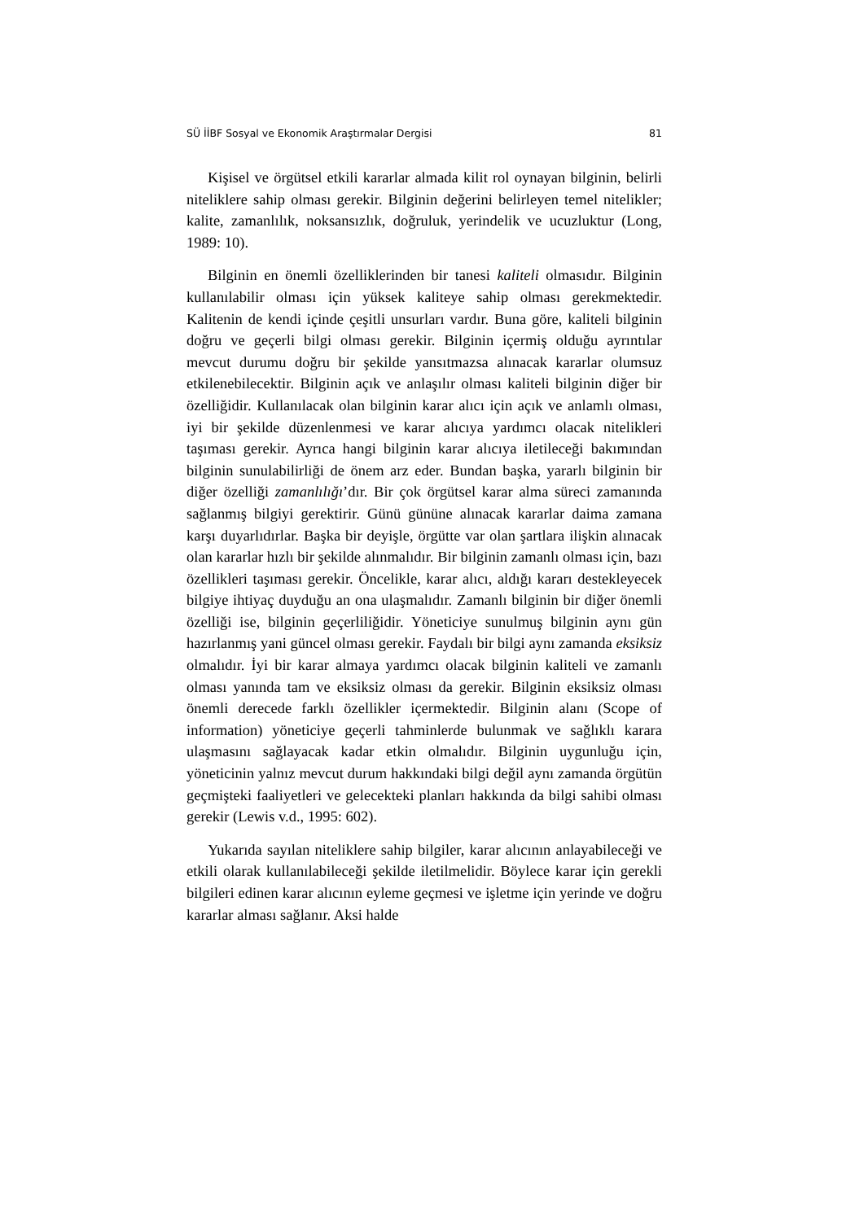SÜ İİBF Sosyal ve Ekonomik Araştırmalar Dergisi 81
Kişisel ve örgütsel etkili kararlar almada kilit rol oynayan bilginin, belirli niteliklere sahip olması gerekir. Bilginin değerini belirleyen temel nitelikler; kalite, zamanlılık, noksansızlık, doğruluk, yerindelik ve ucuzluktur (Long, 1989: 10).
Bilginin en önemli özelliklerinden bir tanesi kaliteli olmasıdır. Bilginin kullanılabilir olması için yüksek kaliteye sahip olması gerekmektedir. Kalitenin de kendi içinde çeşitli unsurları vardır. Buna göre, kaliteli bilginin doğru ve geçerli bilgi olması gerekir. Bilginin içermiş olduğu ayrıntılar mevcut durumu doğru bir şekilde yansıtmazsa alınacak kararlar olumsuz etkilenebilecektir. Bilginin açık ve anlaşılır olması kaliteli bilginin diğer bir özelliğidir. Kullanılacak olan bilginin karar alıcı için açık ve anlamlı olması, iyi bir şekilde düzenlenmesi ve karar alıcıya yardımcı olacak nitelikleri taşıması gerekir. Ayrıca hangi bilginin karar alıcıya iletileceği bakımından bilginin sunulabilirliği de önem arz eder. Bundan başka, yararlı bilginin bir diğer özelliği zamanlılığı’dır. Bir çok örgütsel karar alma süreci zamanında sağlanmış bilgiyi gerektirir. Günü gününe alınacak kararlar daima zamana karşı duyarlıdırlar. Başka bir deyişle, örgütte var olan şartlara ilişkin alınacak olan kararlar hızlı bir şekilde alınmalıdır. Bir bilginin zamanlı olması için, bazı özellikleri taşıması gerekir. Öncelikle, karar alıcı, aldığı kararı destekleyecek bilgiye ihtiyaç duyduğu an ona ulaşmalıdır. Zamanlı bilginin bir diğer önemli özelliği ise, bilginin geçerliliğidir. Yöneticiye sunulmuş bilginin aynı gün hazırlanmış yani güncel olması gerekir. Faydalı bir bilgi aynı zamanda eksiksiz olmalıdır. İyi bir karar almaya yardımcı olacak bilginin kaliteli ve zamanlı olması yanında tam ve eksiksiz olması da gerekir. Bilginin eksiksiz olması önemli derecede farklı özellikler içermektedir. Bilginin alanı (Scope of information) yöneticiye geçerli tahminlerde bulunmak ve sağlıklı karara ulaşmasını sağlayacak kadar etkin olmalıdır. Bilginin uygunluğu için, yöneticinin yalnız mevcut durum hakkındaki bilgi değil aynı zamanda örgütün geçmişteki faaliyetleri ve gelecekteki planları hakkında da bilgi sahibi olması gerekir (Lewis v.d., 1995: 602).
Yukarıda sayılan niteliklere sahip bilgiler, karar alıcının anlayabileceği ve etkili olarak kullanılabileceği şekilde iletilmelidir. Böylece karar için gerekli bilgileri edinen karar alıcının eyleme geçmesi ve işletme için yerinde ve doğru kararlar alması sağlanır. Aksi halde